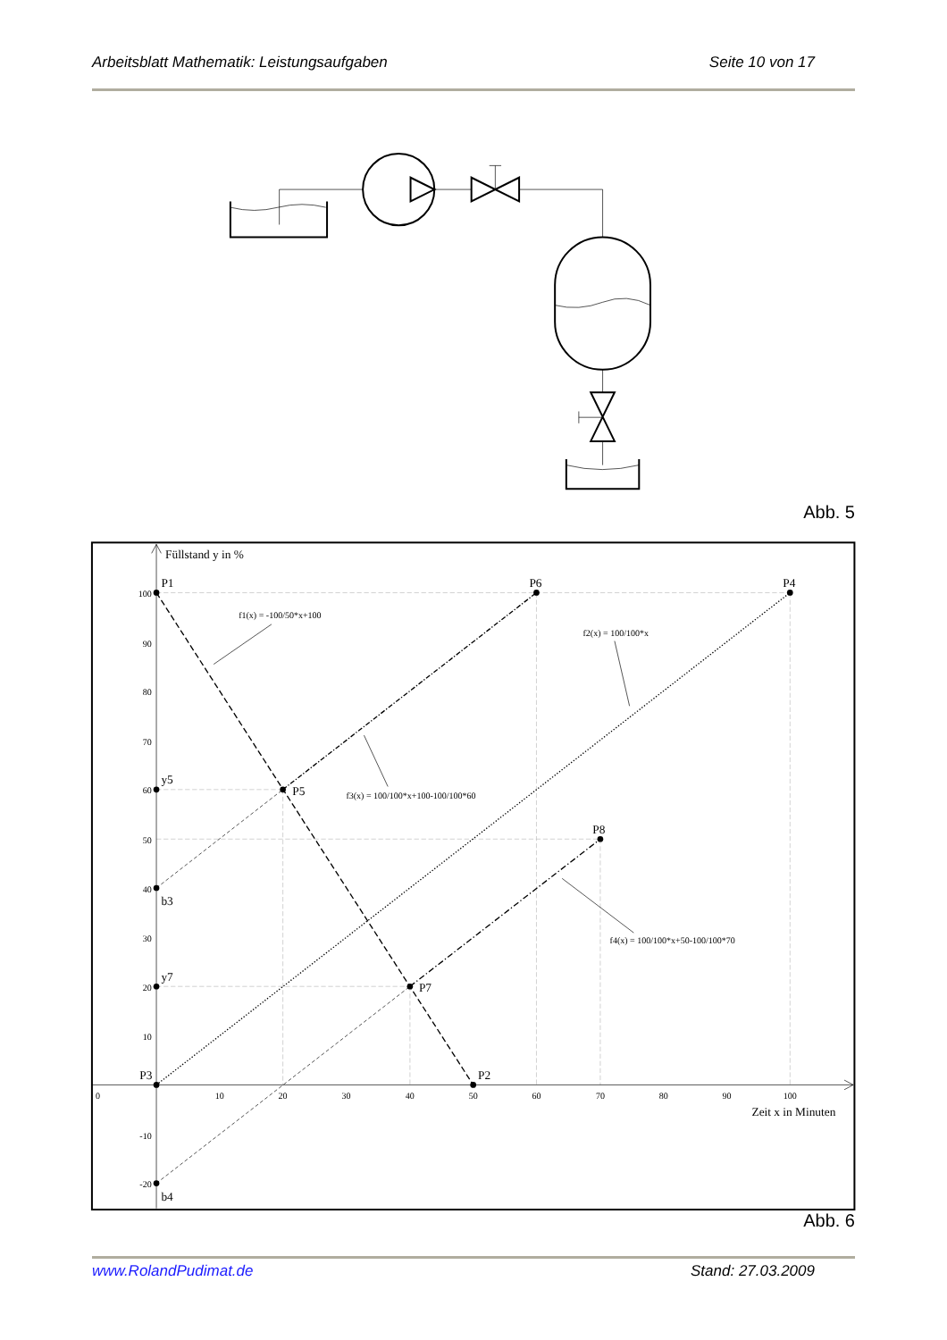Arbeitsblatt Mathematik: Leistungsaufgaben Seite 10 von 17
Abb. 5
Füllstand y in %
P1
P6
P4
y5
P5
P8
b3
y7
P7
P3
P2
b4
Zeit x in Minuten
f1(x) = -100/50*x+100
f2(x) = 100/100*x
f3(x) = 100/100*x+100-100/100*60
f4(x) = 100/100*x+50-100/100*70
100
90
80
70
60
50
40
30
20
10
-10
-20
0
10
20
30
40
50
60
70
80
90
100
Abb. 6
www.RolandPudimat.de Stand: 27.03.2009